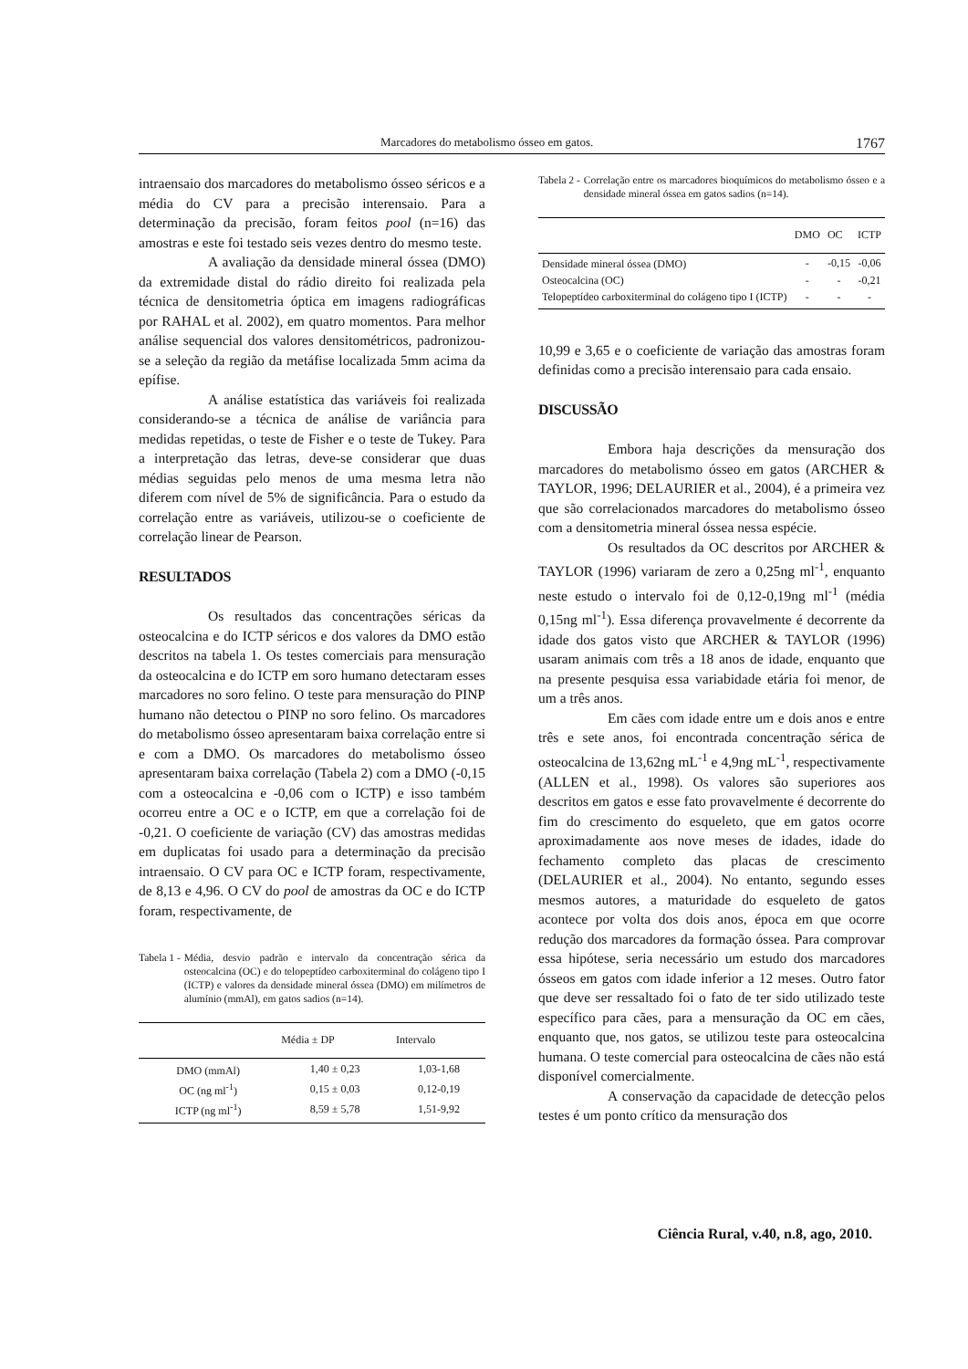Marcadores do metabolismo ósseo em gatos. 1767
intraensaio dos marcadores do metabolismo ósseo séricos e a média do CV para a precisão interensaio. Para a determinação da precisão, foram feitos pool (n=16) das amostras e este foi testado seis vezes dentro do mesmo teste.
A avaliação da densidade mineral óssea (DMO) da extremidade distal do rádio direito foi realizada pela técnica de densitometria óptica em imagens radiográficas por RAHAL et al. 2002), em quatro momentos. Para melhor análise sequencial dos valores densitométricos, padronizou-se a seleção da região da metáfise localizada 5mm acima da epífise.
A análise estatística das variáveis foi realizada considerando-se a técnica de análise de variância para medidas repetidas, o teste de Fisher e o teste de Tukey. Para a interpretação das letras, deve-se considerar que duas médias seguidas pelo menos de uma mesma letra não diferem com nível de 5% de significância. Para o estudo da correlação entre as variáveis, utilizou-se o coeficiente de correlação linear de Pearson.
RESULTADOS
Os resultados das concentrações séricas da osteocalcina e do ICTP séricos e dos valores da DMO estão descritos na tabela 1. Os testes comerciais para mensuração da osteocalcina e do ICTP em soro humano detectaram esses marcadores no soro felino. O teste para mensuração do PINP humano não detectou o PINP no soro felino. Os marcadores do metabolismo ósseo apresentaram baixa correlação entre si e com a DMO. Os marcadores do metabolismo ósseo apresentaram baixa correlação (Tabela 2) com a DMO (-0,15 com a osteocalcina e -0,06 com o ICTP) e isso também ocorreu entre a OC e o ICTP, em que a correlação foi de -0,21. O coeficiente de variação (CV) das amostras medidas em duplicatas foi usado para a determinação da precisão intraensaio. O CV para OC e ICTP foram, respectivamente, de 8,13 e 4,96. O CV do pool de amostras da OC e do ICTP foram, respectivamente, de
Tabela 1 - Média, desvio padrão e intervalo da concentração sérica da osteocalcina (OC) e do telopeptídeo carboxiterminal do colágeno tipo I (ICTP) e valores da densidade mineral óssea (DMO) em milímetros de alumínio (mmAl), em gatos sadios (n=14).
| | Média ± DP | Intervalo |
| --- | --- | --- |
| DMO (mmAl) | 1,40 ± 0,23 | 1,03-1,68 |
| OC (ng ml<sup>-1</sup>) | 0,15 ± 0,03 | 0,12-0,19 |
| ICTP (ng ml<sup>-1</sup>) | 8,59 ± 5,78 | 1,51-9,92 |
Tabela 2 - Correlação entre os marcadores bioquímicos do metabolismo ósseo e a densidade mineral óssea em gatos sadios (n=14).
| | DMO | OC | ICTP |
| --- | --- | --- | --- |
| Densidade mineral óssea (DMO) | - | -0,15 | -0,06 |
| Osteocalcina (OC) | - | - | -0,21 |
| Telopeptídeo carboxiterminal do colágeno tipo I (ICTP) | - | - | - |
10,99 e 3,65 e o coeficiente de variação das amostras foram definidas como a precisão interensaio para cada ensaio.
DISCUSSÃO
Embora haja descrições da mensuração dos marcadores do metabolismo ósseo em gatos (ARCHER & TAYLOR, 1996; DELAURIER et al., 2004), é a primeira vez que são correlacionados marcadores do metabolismo ósseo com a densitometria mineral óssea nessa espécie.
Os resultados da OC descritos por ARCHER & TAYLOR (1996) variaram de zero a 0,25ng ml<sup>-1</sup>, enquanto neste estudo o intervalo foi de 0,12-0,19ng ml<sup>-1</sup> (média 0,15ng ml<sup>-1</sup>). Essa diferença provavelmente é decorrente da idade dos gatos visto que ARCHER & TAYLOR (1996) usaram animais com três a 18 anos de idade, enquanto que na presente pesquisa essa variabidade etária foi menor, de um a três anos.
Em cães com idade entre um e dois anos e entre três e sete anos, foi encontrada concentração sérica de osteocalcina de 13,62ng mL<sup>-1</sup> e 4,9ng mL<sup>-1</sup>, respectivamente (ALLEN et al., 1998). Os valores são superiores aos descritos em gatos e esse fato provavelmente é decorrente do fim do crescimento do esqueleto, que em gatos ocorre aproximadamente aos nove meses de idades, idade do fechamento completo das placas de crescimento (DELAURIER et al., 2004). No entanto, segundo esses mesmos autores, a maturidade do esqueleto de gatos acontece por volta dos dois anos, época em que ocorre redução dos marcadores da formação óssea. Para comprovar essa hipótese, seria necessário um estudo dos marcadores ósseos em gatos com idade inferior a 12 meses. Outro fator que deve ser ressaltado foi o fato de ter sido utilizado teste específico para cães, para a mensuração da OC em cães, enquanto que, nos gatos, se utilizou teste para osteocalcina humana. O teste comercial para osteocalcina de cães não está disponível comercialmente.
A conservação da capacidade de detecção pelos testes é um ponto crítico da mensuração dos
Ciência Rural, v.40, n.8, ago, 2010.